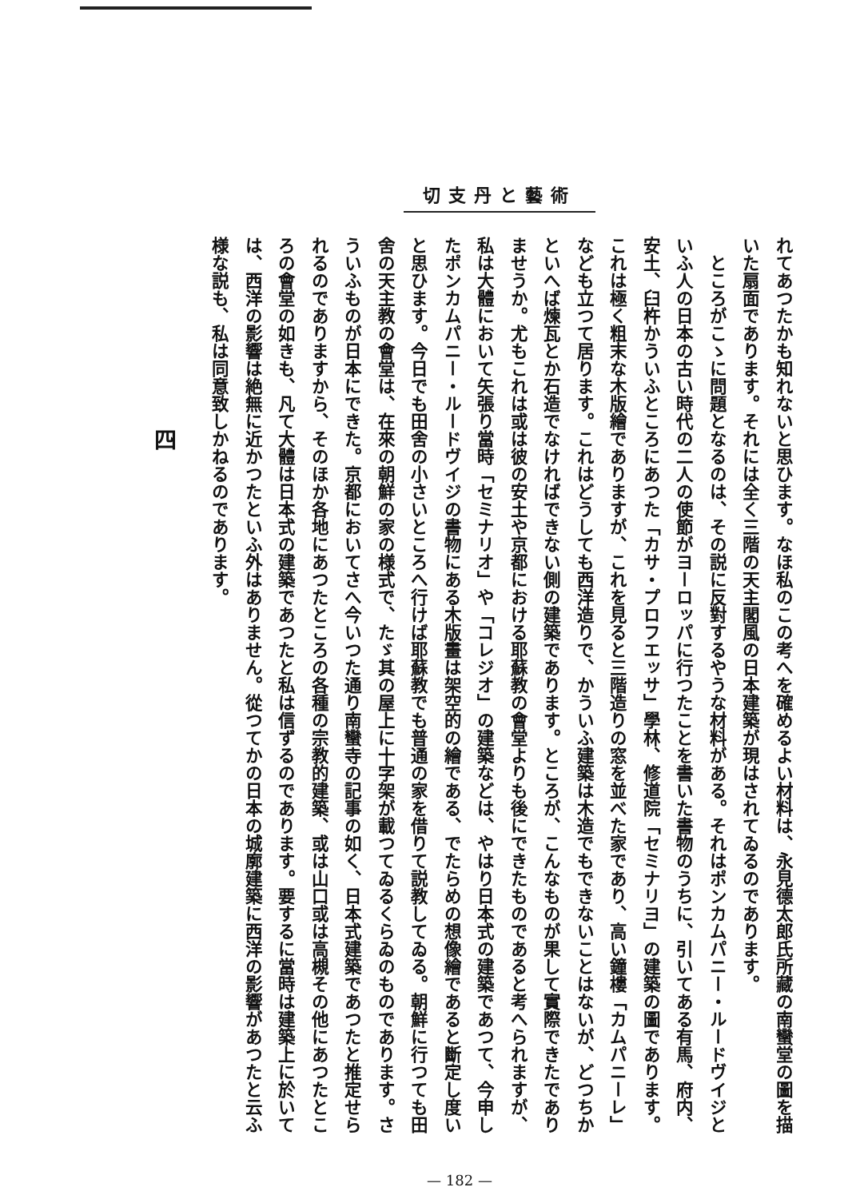切支丹と藝術
れてあつたかも知れないと思ひます。なほ私のこの考へを確めるよい材料は、永見德太郎氏所藏の南蠻堂の圖を描いた扇面であります。それには全く三階の天主閣風の日本建築が現はされてゐるのであります。
　ところがこゝに問題となるのは、その説に反對するやうな材料がある。それはポンカムパニー・ルードヴイジといふ人の日本の古い時代の二人の使節がヨーロッパに行つたことを書いた書物のうちに、引いてある有馬、府内、安土、臼杵かういふところにあつた「カサ・プロフエッサ」學林、修道院「セミナリヨ」の建築の圖であります。これは極く粗末な木版繪でありますが、これを見ると三階造りの窓を並べた家であり、高い鐘樓「カムパニーレ」なども立つて居ります。これはどうしても西洋造りで、かういふ建築は木造でもできないことはないが、どつちかといへば煉瓦とか石造でなければできない側の建築であります。ところが、こんなものが果して實際できたでありませうか。尤もこれは或は彼の安土や京都における耶蘇教の會堂よりも後にできたものであると考へられますが、私は大體において矢張り當時「セミナリオ」や「コレジオ」の建築などは、やはり日本式の建築であつて、今申したポンカムパニー・ルードヴイジの書物にある木版畫は架空的の繪である、でたらめの想像繪であると斷定し度いと思ひます。今日でも田舍の小さいところへ行けば耶蘇教でも普通の家を借りて説教してゐる。朝鮮に行つても田舍の天主教の會堂は、在來の朝鮮の家の様式で、たゞ其の屋上に十字架が載つてゐるくらゐのものであります。さういふものが日本にできた。京都においてさへ今いつた通り南蠻寺の記事の如く、日本式建築であつたと推定せられるのでありますから、そのほか各地にあつたところの各種の宗教的建築、或は山口或は高槻その他にあつたところの會堂の如きも、凡て大體は日本式の建築であつたと私は信ずるのであります。要するに當時は建築上に於いては、西洋の影響は絶無に近かつたといふ外はありません。從つてかの日本の城廓建築に西洋の影響があつたと云ふ様な説も、私は同意致しかねるのであります。
四
— 182 —